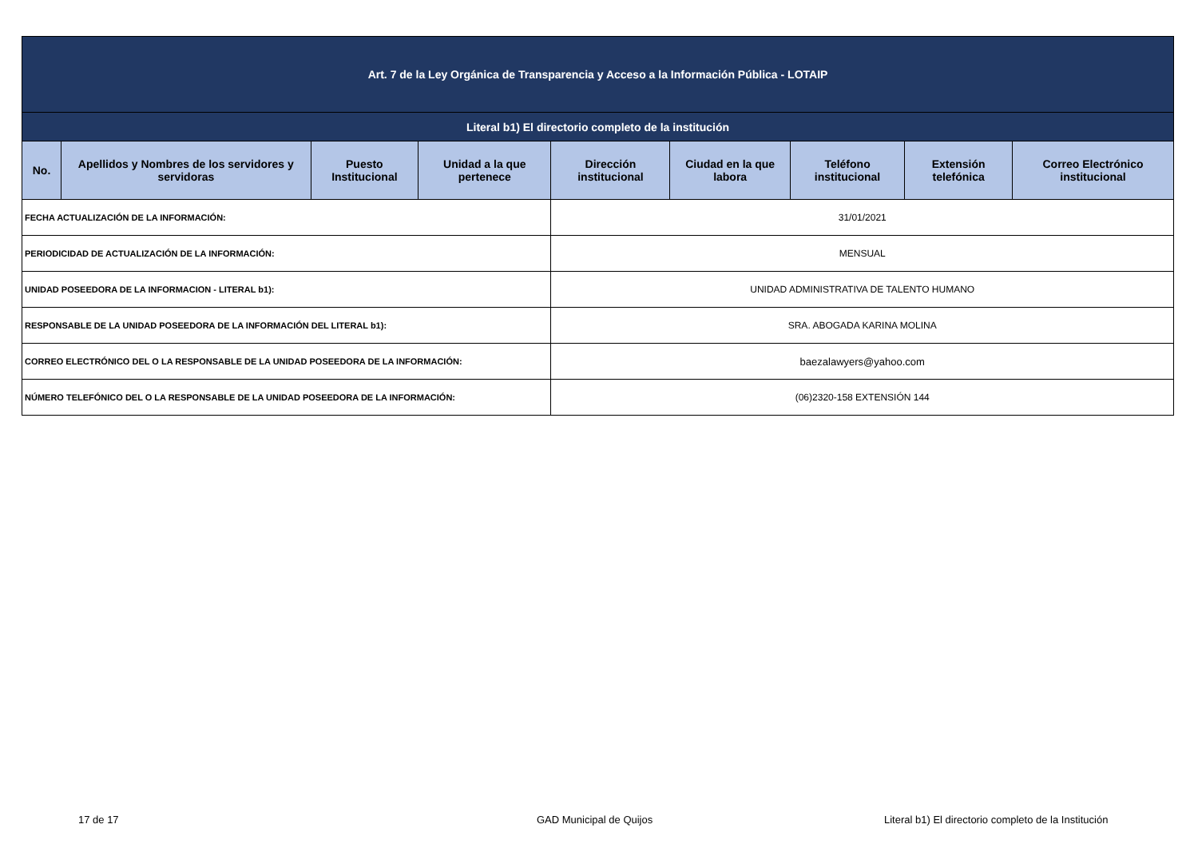| Art. 7 de la Ley Orgánica de Transparencia y Acceso a la Información Pública - LOTAIP | | | | | | | | |
| Literal b1) El directorio completo de la institución | | | | | | | | |
| No. | Apellidos y Nombres de los servidores y servidoras | Puesto Institucional | Unidad a la que pertenece | Dirección institucional | Ciudad en la que labora | Teléfono institucional | Extensión telefónica | Correo Electrónico institucional |
| FECHA ACTUALIZACIÓN DE LA INFORMACIÓN: | | | | 31/01/2021 | | | | |
| PERIODICIDAD DE ACTUALIZACIÓN DE LA INFORMACIÓN: | | | | MENSUAL | | | | |
| UNIDAD POSEEDORA DE LA INFORMACION - LITERAL b1): | | | | UNIDAD ADMINISTRATIVA DE TALENTO HUMANO | | | | |
| RESPONSABLE DE LA UNIDAD POSEEDORA DE LA INFORMACIÓN DEL LITERAL b1): | | | | SRA. ABOGADA KARINA MOLINA | | | | |
| CORREO ELECTRÓNICO DEL O LA RESPONSABLE DE LA UNIDAD POSEEDORA DE LA INFORMACIÓN: | | | | baezalawyers@yahoo.com | | | | |
| NÚMERO TELEFÓNICO DEL O LA RESPONSABLE DE LA UNIDAD POSEEDORA DE LA INFORMACIÓN: | | | | (06)2320-158 EXTENSIÓN 144 | | | | |
17 de 17 GAD Municipal de Quijos
Literal b1) El directorio completo de la Institución